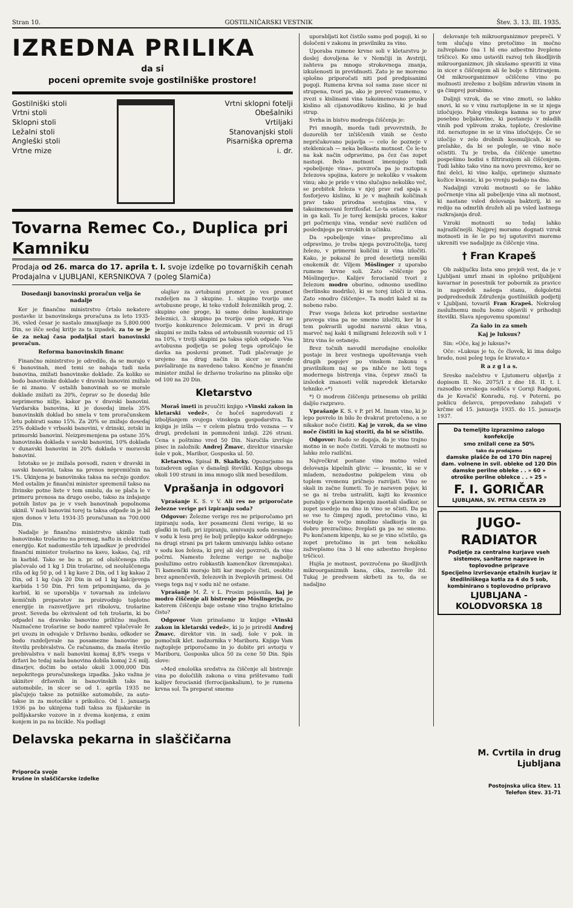Stran 10. GOSTILNIČARSKI VESTNIK Štev. 3. 13. III. 1935.
IZREDNA PRILIKA
da si
poceni opremite svoje gostilniške prostore!
Gostilniški stoli
Vrtni stoli
Sklopni stoli
Ležalni stoli
Angleški stoli
Vrtne mize
Vrtni sklopni fotelji
Obešalniki
Vrtiljaki
Stanovanjski stoli
Pisarniška oprema
i. dr.
Tovarna Remec Co., Duplica pri Kamniku
Prodaja od 26. marca do 17. aprila t. l. svoje izdelke po tovarniških cenah
Prodajalna v LJUBLJANI, KERSNIKOVA 7 (poleg Slamiča)
Dosedanji banovinski proračun velja še nadalje
Ker je finančno ministrstvo črtalo nekatere postavke iz banovinskega proračuna za leto 1935-36, vsled česar je nastalo zmanjšanje za 5,800.000 Din, se išče sedaj kritje za ta izpadek, za to se je še za nekaj časa podaljšal stari banovinski proračun.
Reforma banovinskih financ
Finančno ministrstvo je odredilo, da se morajo v 6 banovinah, med temi se nahaja tudi naša banovina, znižati banovinske doklade. Za koliko se bodo banovinske doklade v dravski banovini znižale še ni znano. V ostalih banovinah so se morale doklade znižati za 20%, čeprav so že dosedaj bile neprimerno nižje, kakor pa v dravski banovini. Vardarska banovina, ki je dosedaj imela 35% banovinskih doklad bo smela v tem proračunskem letu pobirati samo 15%. Za 20% se znižajo dosedaj 25% doklade v vrbaski banovini, v drinski, zetski in primorski banovini. Neizpremenjena pa ostane 35% banovinska doklada v savski banovini, 10% doklada v dunavski banovini in 20% doklada v moravski banovini.
Istotako se je znižala povsodi, razen v dravski in savski banovini, taksa na prenos nepremičnin na 1%. Ukinjena je banovinska taksa na sečnjo gozdov. Med ostalim je finančni minister spremenil takso na živinske potne liste v tem smislu, da se plača le v primeru prenosa na drugo osebo, takso za izdajanje potnih listov pa je v vseh banovinah popolnoma ukinil. V naši banovini torej ta taksa odpade in je bil njen donos v letu 1934-35 proračunan na 700.000 Din.
Nadalje je finančno ministrstvo ukinilo tudi banovinsko trošarino na premog, nafto in električno energijo. Kot nadomestilo teh izpadkov je predvidel finančni minister trošarino na kavo, kakao, čaj, riž in karbid. Tako se bo n. pr. od oluščenega riža plačevalo od 1 kg 1 Din trošarine, od neoluščenega riža od kg 50 p, od 1 kg kave 2 Din, od 1 kg kakao 2 Din, od 1 kg čaja 20 Din in od 1 kg kalcijevega karbida 1·50 Din. Pri tem pripominjamo, da je karbid, ki se uporablja v tovarnah za izdelavo kemičnih preparatov za proizvodnjo toplotne energije in razsvetljave pri ribolovu, trošarine prost. Seveda bo ekvivalent od teh trošarin, ki bo odpadel na dravsko banovino prilično majhen. Naznačene trošarine se bodo namreč vplačevale že pri uvozu in odvajale v Državno banko, odkoder se bodo razdeljevale na posamezne banovine po številu prebivalstva. Če računamo, da znaša število prebivalstva v naši banovini komaj 8,8% vsega v državi bo tedaj naša banovina dobila komaj 2.6 milj. dinarjev, dočim bo ostalo okoli 3.000,000 Din nepokritega proračunskega izpadka. Jako važna je ukinitev državnih in banovinskih taks na automobile, in sicer se od 1. aprila 1935 ne plačujejo takse za potniške automobile, za auto-takse in za motocikle s prikolico. Od 1. januarja 1936 pa bo ukinjena tudi taksa za fijakarske in polfijakarske vozove in z dvema konjema, z enim konjem in pa na bicikle. Na podlagi
olajšav za avtobusni promet je ves promet razdeljen na 3 skupine. 1. skupino tvorijo one avtobusne proge, ki teko vzdolž železniških prog, 2. skupino one proge, ki samo delno konkurirajo železnici, 3. skupino pa tvorijo one proge, ki ne tvorijo konkurence železnicam. V prvi in drugi skupini se zniža taksa od avtobusnih vozovnic od 15 na 10%, v tretji skupini pa taksa sploh odpade. Vsa avtobusna podjetja se poleg tega oproščajo še davka na poslovni promet. Tudi plačevanje je urejeno na drug način in sicer se uvede pavšaliranje za navedeno takso. Končno je finančni minister znižal še državno trošarino na plinsko olje od 100 na 20 Din.
Kletarstvo
Moraš imeti in proučiti knjigo »Vinski zakon in kletarski vedež«, če hočeš napredovati z izboljšanjem svojega vinskega gospodarstva. Ta knjiga je izšla — v celem platnu trdo vezana — v drugi, predelani in pomnoženi izdaji. 226 strani. Cena s poštnino vred 50 Din. Naročila izvršuje pisec in založnik: Andrej Žmavc, direktor vinarske šole v pok., Maribor, Gosposka ul. 50.
Kletarstvo. Spisal B. Skalicky. Opozarjamo na tozadeven oglas v današnji številki. Knjiga obsega okoli 100 strani in ima mnogo slik med besedilom.
Vprašanja in odgovori
Vprašanje K. S. v V. Ali res ne priporočate železne verige pri izpiranju soda?
Odgovor: Železne verige res ne priporočamo pri izpiranju soda, ker posamezni členi verige, ki so gladki in tudi, pri izpiranju, umivanju soda nesnago v sodu k lesu prej še bolj prilepijo kakor oddrgnejo; na drugi strani pa pri takem umivanju lahko ostane v sodu kos železa, ki prej ali slej povzroči, da vino počrni. Namesto železne verige se najbolje poslužimo ostro robkastih kamenčkov (kremnjaka). Ti kamenčki morajo biti kar mogoče čisti, osobito brez apnenčevih, železovih in žveplovih primesi. Od vsega tega naj v sodu nič ne ostane.
Vprašanje M. Ž. v L. Prosim pojasnila, kaj je modro čiščenje ali bistrenje po Möslingerju, po katerem čiščenju baje ostane vino trajno kristalno čisto?
Odgovor Vam prinašamo iz knjige »Vinski zakon in kletarski vedež«, ki jo je priredil Andrej Žmavc, direktor vin. in sadj. šole v pok. in pomočnik klet. nadzornika v Mariboru. Knjigo Vam najtopleje priporočamo in jo dobite pri avtorju v Mariboru, Gosposka ulica 50 za cene 50 Din. Spis slove:
»Med enološka sredstva za čiščenje ali bistrenje vina po določilih zakona o vinu prištevamo tudi kalijev ferocianid (ferrocijankalium), to je rumena krvna sol. Ta preparat smemo
uporabljati kot čistilo samo pod pogoji, ki so določeni v zakonu in pravilniku za vino.
Uporaba rumene krvne soli v kletarstvu je doslej dovoljena še v Nemčiji in Avstriji, zahteva pa mnogo strokovnega znanja, izkušenosti in previdnosti. Zato je ne moremo splošno priporočati niti pod predpisanimi pogoji. Rumena krvna sol sama zase sicer ni strupena, tvori pa, ako je preveč vzamemo, v zvezi s kislinami vina takoimenovano prusko kislino ali cijanovodikovo kislino, ki je hud strup.
Svrha in bistvo modrega čiščenja je:
Pri mnogih, morda tudi prvovrstnih, že dozorelih ter izčiščenih vinih se često nepričakovano pojavlja — celo še pozneje v steklenicah — neka belkasta motnost. Če le-to na kak način odpravimo, pa čez čas zopet nastopi. Belo motnost imenujejo tudi »pobeljenje vina«, povzroča pa jo raztopna železova spojina, katere je nekoliko v vsakem vinu; ako je pride v vino slučajno nekoliko več, se prebitek železa v njej prav rad spaja s fosforjevo kislino, ki je v majhnih količinah prav tako prirodna sestojina vina, v takoimenovani ferrifosfat. Le-ta ostane v vinu in ga kali. To je torej kemijski proces, kakor pri počrnenju vina, vendar sevé različen od poslednjega po vzrokih in učinku.
Da »pobeljenje vina« preprečimo ali odpravimo, je treba njega povzročitelja, torej železo, v primerni količini iz vina izločiti. Kako, je pokazal že pred desetletji nemški enokemik dr. Viljem Möslinger z uporabo rumene krvne soli. Zato »čiščenje po Möslingerju«. Kalijev ferocianid tvori z železom modro oborino, odnosno usedlino (berlinsko modrilo), ki se torej izloči iz vina. Zato »modro čiščenje«. Ta modri kalež ni za nobeno rabo.
Prav vsega železa kot prirodne sestavine pravega vina pa ne smemo izločiti, ker bi s tem pokvarili ugodni naravni okus vina, marveč naj kaki 4 miligrami železovih soli v 1 litru vina še ostanejo.
Brez točnih navodil merodajne enološke postaje in brez vestnega upoštevanja vseh drugih pogojev po vinskem zakonu s pravilnikom naj se pa nihče ne loti tega modernega bistrenja vina, čeprav znači ta izsledek znanosti velik napredek kletarske tehnike.«*)
*) O modrem čiščenju prinesemo ob priliki daljšo razpravo.
Vprašanje K. S. v P. pri M. Imam vino, ki je lepo povrelo in bilo že dvakrat pretočeno, a se nikakor noče čistiti. Kaj je vzrok, da se vino noče čistiti in kaj storiti, da bi se sčistilo.
Odgovor: Rado se dogaja, da je vino trajno motno in se noče čistiti. Vzroki te motnosti so lahko zelo različni.
Največkrat postane vino motno vsled delovanja kipelnih glivic — kvasnic, ki se v mladem, nezadostno pokipelem vinu ob toplem vremenu pričnejo razvijati. Vino se skali in začne šumeti. To je naraven pojav, ki se ga ni treba ustrašiti, kajti ko kvasnice porabijo v glavnem kipenju zaostali sladkor, se zopet usedejo na dno in vino se sčisti. Da pa se vse to čimprej zgodi, pretočimo vino, ki vsebuje še večjo množino sladkorja in ga dobro prezračimo; žveplati ga pa ne smemo. Po končanem kipenju, ko se je vino sčistilo, ga zopet pretočimo in pri tem nekoliko zažveplamo (na 3 hl eno azbestno žvepleno trščico).
Hujša je motnost, povzročena po škodljivih mikroorganizmih kana, cika, zavrelke itd. Tukaj je predvsem skrbeti za to, da se nadaljno
delovanje teh mikroorganizmov prepreči. V tem slučaju vino pretočimo in močno zažveplamo (na 1 hl eno azbestno žvepleno trščico). Ko smo ustavili razvoj teh škodljivih mikroorganizmov, jih skušamo spraviti iz vina in sicer s čiščenjem ali še bolje s filtriranjem. Od mikroorganizmov očiščeno vino po možnosti zrežemo z boljšim zdravim vinom in ga čimprej porabimo.
Daljnji vzrok, da se vino zmoti, so lahko snovi, ki so v vinu raztopljene in se iz njega izločujejo. Poleg vinskega kamna so to prav posebno beljakovine, ki postanejo v mladih vinih pod vplivom zraka, toplote, čreslovine itd. neraztopne in se iz vina izločujejo. Če se izločijo v zelo drobnih kosmuljicah, ki so prelahke, da bi se polegle, se vino noče očistiti. Tu je treba, da čiščenje umetno pospešimo bodisi s filtriranjem ali čiščenjem. Tudi lahko tako vino na novo prevremo, ker se fini delci, ki vino kalijo, oprimejo sluznate kožice kvasnic, ki po vrenju padajo na dno.
Nadaljnji vzroki motnosti so še lahko počrnenje vina ali pobeljenje vina ali motnost, ki nastane vsled delovanja bakterij, ki se redijo na odmrlih drožeh ali pa vsled lastnega razkrajanja drož.
Vzroki motnosti so tedaj lahko najrazličnejši. Najprej moramo dognati vzrok motnosti in še le po tej ugotovitvi moremo ukreniti vse nadaljnje za čiščenje vina.
† Fran Krapeš
Ob zaključku lista smo prejeli vest, da je v Ljubljani umrl znani in splošno priljubljeni kavarnar in posestnik ter pobornik za pravice in napredek našega stanu, dolgoletni podpredsednik Združenja gostilniških podjetij v Ljubljani, tovariš Fran Krapeš. Nekrolog zaslužnemu možu bomo objavili v prihodnji številki. Slava njegovemu spominu!
Za šalo in za smeh
Kaj je luksus?
Sin: »Oče, kaj je luksus?«
Oče: »Luksus je to, če človek, ki ima dolgo brado, nosi poleg tega še kravato.«
R a z g l a s.
Sresko načelstvo v Ljutomeru objavlja z dopisom II. No. 2075/1 z dne 18. II. t. l. razsodbo sreskega sodišča v Gornji Radgoni, da je Kovačič Konradu, roj. v Poterni, po poklicu delavcu, prepovedano zahajati v krčme od 15. januarja 1935. do 15. januarja 1937.
Da temeljito izpraznimo zalogo konfekcije
smo znižali cene za 50%
tako da prodajamo
damske plašče že od 170 Din naprej
dam. volnene in svil. obleke od 120 Din
damske perilne obleke . . » 60 »
otroške perilne oblekce . . » 25 »
F. I. GORIČAR
LJUBLJANA, SV. PETRA CESTA 29
JUGO-RADIATOR
Podjetje za centralne kurjave vseh sistemov, sanitarne naprave in toplovodne priprave
Specijelno izvrševanje etažnih kurjav iz štedilniškega kotla za 4 do 5 sob, kombinirano s toplovodno pripravo
LJUBLJANA - KOLODVORSKA 18
Delavska pekarna in slaščičarna
M. Cvrtila in drug
Ljubljana
Priporoča svoje
krušne in slaščičarske izdelke
Postojnska ulica štev. 11
Telefon štev. 31-71